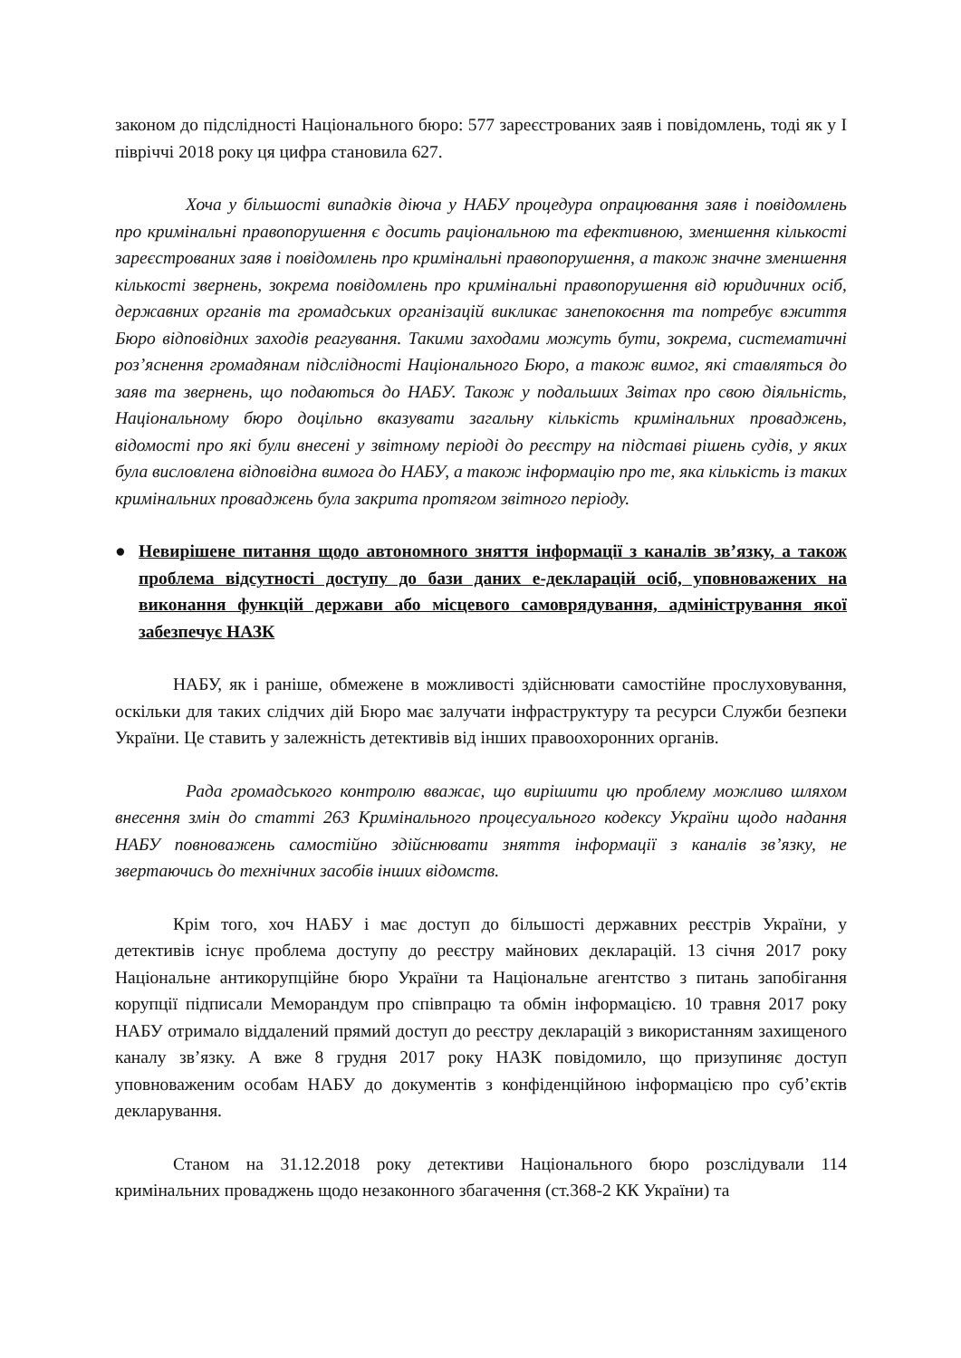законом до підслідності Національного бюро: 577 зареєстрованих заяв і повідомлень, тоді як у І півріччі 2018 року ця цифра становила 627.
Хоча у більшості випадків діюча у НАБУ процедура опрацювання заяв і повідомлень про кримінальні правопорушення є досить раціональною та ефективною, зменшення кількості зареєстрованих заяв і повідомлень про кримінальні правопорушення, а також значне зменшення кількості звернень, зокрема повідомлень про кримінальні правопорушення від юридичних осіб, державних органів та громадських організацій викликає занепокоєння та потребує вжиття Бюро відповідних заходів реагування. Такими заходами можуть бути, зокрема, систематичні роз’яснення громадянам підслідності Національного Бюро, а також вимог, які ставляться до заяв та звернень, що подаються до НАБУ. Також у подальших Звітах про свою діяльність, Національному бюро доцільно вказувати загальну кількість кримінальних проваджень, відомості про які були внесені у звітному періоді до реєстру на підставі рішень судів, у яких була висловлена відповідна вимога до НАБУ, а також інформацію про те, яка кількість із таких кримінальних проваджень була закрита протягом звітного періоду.
● Невирішене питання щодо автономного зняття інформації з каналів зв’язку, а також проблема відсутності доступу до бази даних е-декларацій осіб, уповноважених на виконання функцій держави або місцевого самоврядування, адміністрування якої забезпечує НАЗК
НАБУ, як і раніше, обмежене в можливості здійснювати самостійне прослуховування, оскільки для таких слідчих дій Бюро має залучати інфраструктуру та ресурси Служби безпеки України. Це ставить у залежність детективів від інших правоохоронних органів.
Рада громадського контролю вважає, що вирішити цю проблему можливо шляхом внесення змін до статті 263 Кримінального процесуального кодексу України щодо надання НАБУ повноважень самостійно здійснювати зняття інформації з каналів зв’язку, не звертаючись до технічних засобів інших відомств.
Крім того, хоч НАБУ і має доступ до більшості державних реєстрів України, у детективів існує проблема доступу до реєстру майнових декларацій. 13 січня 2017 року Національне антикорупційне бюро України та Національне агентство з питань запобігання корупції підписали Меморандум про співпрацю та обмін інформацією. 10 травня 2017 року НАБУ отримало віддалений прямий доступ до реєстру декларацій з використанням захищеного каналу зв’язку. А вже 8 грудня 2017 року НАЗК повідомило, що призупиняє доступ уповноваженим особам НАБУ до документів з конфіденційною інформацією про суб’єктів декларування.
Станом на 31.12.2018 року детективи Національного бюро розслідували 114 кримінальних проваджень щодо незаконного збагачення (ст.368-2 КК України) та